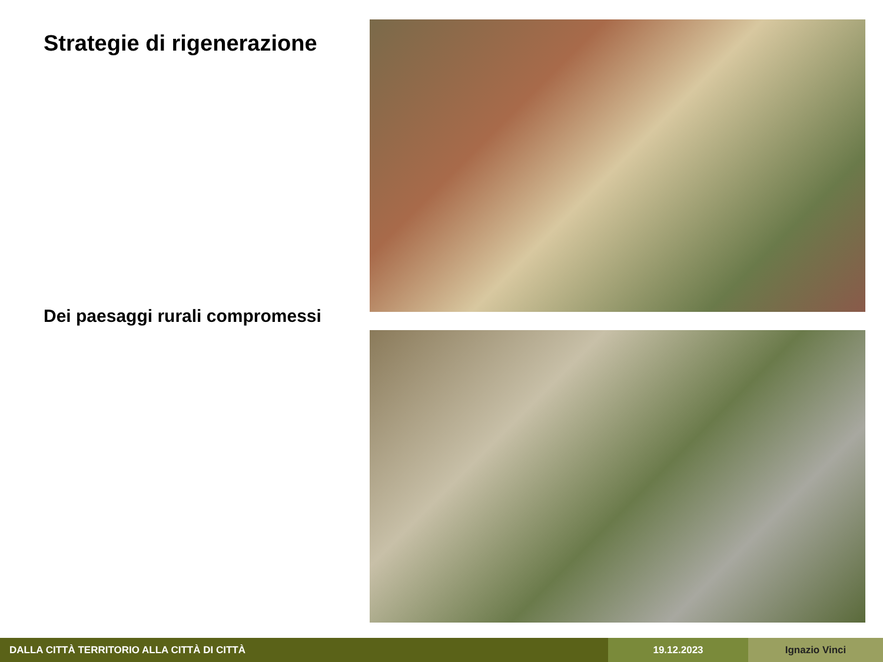Strategie di rigenerazione
Dei paesaggi rurali compromessi
DALLA CITTÀ TERRITORIO ALLA CITTÀ DI CITTÀ 19.12.2023 Ignazio Vinci